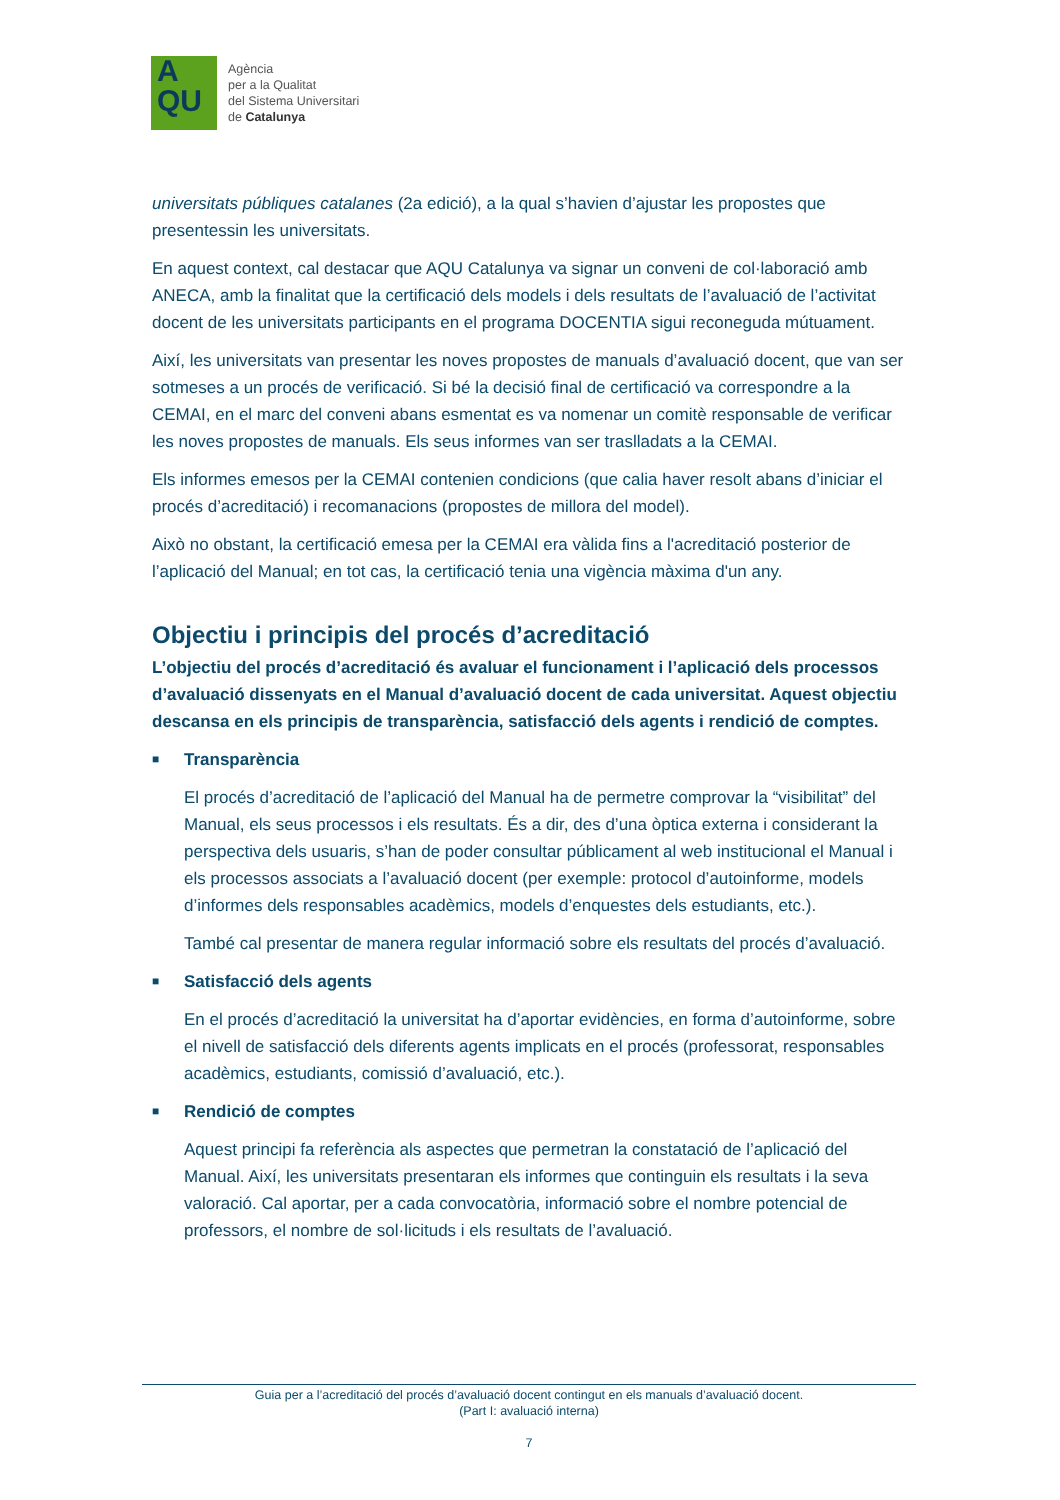A
QU
Agència
per a la Qualitat
del Sistema Universitari
de Catalunya
universitats públiques catalanes (2a edició), a la qual s’havien d’ajustar les propostes que presentessin les universitats.
En aquest context, cal destacar que AQU Catalunya va signar un conveni de col·laboració amb ANECA, amb la finalitat que la certificació dels models i dels resultats de l’avaluació de l’activitat docent de les universitats participants en el programa DOCENTIA sigui reconeguda mútuament.
Així, les universitats van presentar les noves propostes de manuals d’avaluació docent, que van ser sotmeses a un procés de verificació. Si bé la decisió final de certificació va correspondre a la CEMAI, en el marc del conveni abans esmentat es va nomenar un comitè responsable de verificar les noves propostes de manuals. Els seus informes van ser traslladats a la CEMAI.
Els informes emesos per la CEMAI contenien condicions (que calia haver resolt abans d’iniciar el procés d’acreditació) i recomanacions (propostes de millora del model).
Això no obstant, la certificació emesa per la CEMAI era vàlida fins a l'acreditació posterior de l’aplicació del Manual; en tot cas, la certificació tenia una vigència màxima d'un any.
Objectiu i principis del procés d’acreditació
L’objectiu del procés d’acreditació és avaluar el funcionament i l’aplicació dels processos d’avaluació dissenyats en el Manual d’avaluació docent de cada universitat. Aquest objectiu descansa en els principis de transparència, satisfacció dels agents i rendició de comptes.
■ Transparència
El procés d’acreditació de l’aplicació del Manual ha de permetre comprovar la “visibilitat” del Manual, els seus processos i els resultats. És a dir, des d’una òptica externa i considerant la perspectiva dels usuaris, s’han de poder consultar públicament al web institucional el Manual i els processos associats a l’avaluació docent (per exemple: protocol d’autoinforme, models d’informes dels responsables acadèmics, models d’enquestes dels estudiants, etc.).
També cal presentar de manera regular informació sobre els resultats del procés d’avaluació.
■ Satisfacció dels agents
En el procés d’acreditació la universitat ha d’aportar evidències, en forma d’autoinforme, sobre el nivell de satisfacció dels diferents agents implicats en el procés (professorat, responsables acadèmics, estudiants, comissió d’avaluació, etc.).
■ Rendició de comptes
Aquest principi fa referència als aspectes que permetran la constatació de l’aplicació del Manual. Així, les universitats presentaran els informes que continguin els resultats i la seva valoració. Cal aportar, per a cada convocatòria, informació sobre el nombre potencial de professors, el nombre de sol·licituds i els resultats de l’avaluació.
Guia per a l’acreditació del procés d’avaluació docent contingut en els manuals d’avaluació docent.
(Part I: avaluació interna)
7